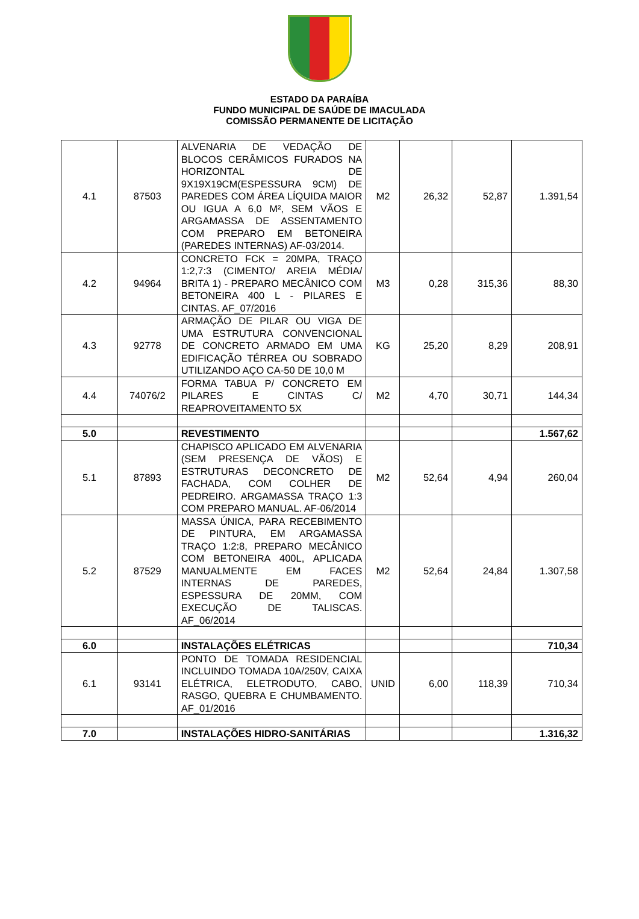ESTADO DA PARAÍBA
FUNDO MUNICIPAL DE SAÚDE DE IMACULADA
COMISSÃO PERMANENTE DE LICITAÇÃO
| 4.1 | 87503 | ALVENARIA DE VEDAÇÃO DE BLOCOS CERÂMICOS FURADOS NA HORIZONTAL DE 9X19X19CM(ESPESSURA 9CM) DE PAREDES COM ÁREA LÍQUIDA MAIOR OU IGUA A 6,0 M², SEM VÃOS E ARGAMASSA DE ASSENTAMENTO COM PREPARO EM BETONEIRA (PAREDES INTERNAS) AF-03/2014. | M2 | 26,32 | 52,87 | 1.391,54 |
| 4.2 | 94964 | CONCRETO FCK = 20MPA, TRAÇO 1:2,7:3 (CIMENTO/ AREIA MÉDIA/ BRITA 1) - PREPARO MECÂNICO COM BETONEIRA 400 L - PILARES E CINTAS. AF_07/2016 | M3 | 0,28 | 315,36 | 88,30 |
| 4.3 | 92778 | ARMAÇÃO DE PILAR OU VIGA DE UMA ESTRUTURA CONVENCIONAL DE CONCRETO ARMADO EM UMA EDIFICAÇÃO TÉRREA OU SOBRADO UTILIZANDO AÇO CA-50 DE 10,0 M | KG | 25,20 | 8,29 | 208,91 |
| 4.4 | 74076/2 | FORMA TABUA P/ CONCRETO EM PILARES E CINTAS C/ REAPROVEITAMENTO 5X | M2 | 4,70 | 30,71 | 144,34 |
| 5.0 | | REVESTIMENTO | | | | 1.567,62 |
| 5.1 | 87893 | CHAPISCO APLICADO EM ALVENARIA (SEM PRESENÇA DE VÃOS) E ESTRUTURAS DECONCRETO DE FACHADA, COM COLHER DE PEDREIRO. ARGAMASSA TRAÇO 1:3 COM PREPARO MANUAL. AF-06/2014 | M2 | 52,64 | 4,94 | 260,04 |
| 5.2 | 87529 | MASSA ÚNICA, PARA RECEBIMENTO DE PINTURA, EM ARGAMASSA TRAÇO 1:2:8, PREPARO MECÂNICO COM BETONEIRA 400L, APLICADA MANUALMENTE EM FACES INTERNAS DE PAREDES, ESPESSURA DE 20MM, COM EXECUÇÃO DE TALISCAS. AF_06/2014 | M2 | 52,64 | 24,84 | 1.307,58 |
| 6.0 | | INSTALAÇÕES ELÉTRICAS | | | | 710,34 |
| 6.1 | 93141 | PONTO DE TOMADA RESIDENCIAL INCLUINDO TOMADA 10A/250V, CAIXA ELÉTRICA, ELETRODUTO, CABO, RASGO, QUEBRA E CHUMBAMENTO. AF_01/2016 | UNID | 6,00 | 118,39 | 710,34 |
| 7.0 | | INSTALAÇÕES HIDRO-SANITÁRIAS | | | | 1.316,32 |